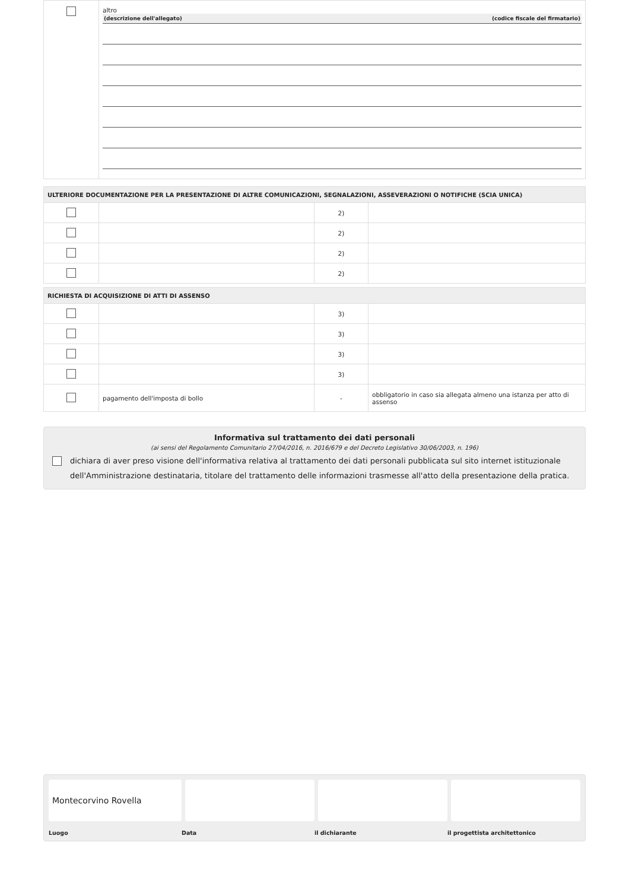| | altro (descrizione dell'allegato) (codice fiscale del firmatario) |
| ULTERIORE DOCUMENTAZIONE PER LA PRESENTAZIONE DI ALTRE COMUNICAZIONI, SEGNALAZIONI, ASSEVERAZIONI O NOTIFICHE (SCIA UNICA) | | | |
| | | 2) | |
| | | 2) | |
| | | 2) | |
| | | 2) | |
| RICHIESTA DI ACQUISIZIONE DI ATTI DI ASSENSO | | | |
| | | 3) | |
| | | 3) | |
| | | 3) | |
| | | 3) | |
| | pagamento dell'imposta di bollo | - | obbligatorio in caso sia allegata almeno una istanza per atto di assenso |
Informativa sul trattamento dei dati personali
(ai sensi del Regolamento Comunitario 27/04/2016, n. 2016/679 e del Decreto Legislativo 30/06/2003, n. 196)
dichiara di aver preso visione dell'informativa relativa al trattamento dei dati personali pubblicata sul sito internet istituzionale dell'Amministrazione destinataria, titolare del trattamento delle informazioni trasmesse all'atto della presentazione della pratica.
Montecorvino Rovella
Luogo Data il dichiarante il progettista architettonico